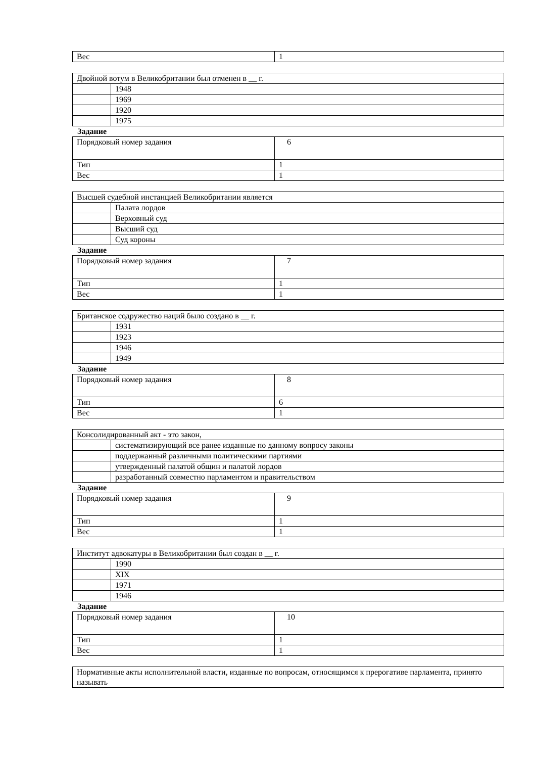| Вес | 1 |
| Двойной вотум в Великобритании был отменен в __ г. | |
| | 1948 |
| | 1969 |
| | 1920 |
| | 1975 |
Задание
| Порядковый номер задания | 6 |
| Тип | 1 |
| Вес | 1 |
| Высшей судебной инстанцией Великобритании является | |
| | Палата лордов |
| | Верховный суд |
| | Высший суд |
| | Суд короны |
Задание
| Порядковый номер задания | 7 |
| Тип | 1 |
| Вес | 1 |
| Британское содружество наций было создано в __ г. | |
| | 1931 |
| | 1923 |
| | 1946 |
| | 1949 |
Задание
| Порядковый номер задания | 8 |
| Тип | 6 |
| Вес | 1 |
| Консолидированный акт - это закон, | |
| | систематизирующий все ранее изданные по данному вопросу законы |
| | поддержанный различными политическими партиями |
| | утвержденный палатой общин и палатой лордов |
| | разработанный совместно парламентом и правительством |
Задание
| Порядковый номер задания | 9 |
| Тип | 1 |
| Вес | 1 |
| Институт адвокатуры в Великобритании был создан в __ г. | |
| | 1990 |
| | XIX |
| | 1971 |
| | 1946 |
Задание
| Порядковый номер задания | 10 |
| Тип | 1 |
| Вес | 1 |
| Нормативные акты исполнительной власти, изданные по вопросам, относящимся к прерогативе парламента, принято называть |